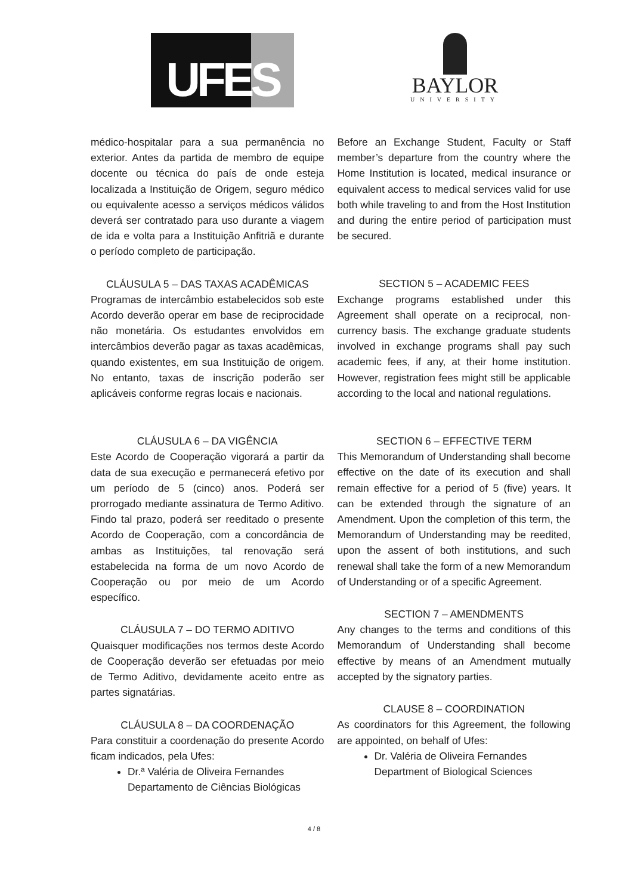UFES
BAYLOR
UNIVERSITY
médico-hospitalar para a sua permanência no exterior. Antes da partida de membro de equipe docente ou técnica do país de onde esteja localizada a Instituição de Origem, seguro médico ou equivalente acesso a serviços médicos válidos deverá ser contratado para uso durante a viagem de ida e volta para a Instituição Anfitriã e durante o período completo de participação.
CLÁUSULA 5 – DAS TAXAS ACADÊMICAS
Programas de intercâmbio estabelecidos sob este Acordo deverão operar em base de reciprocidade não monetária. Os estudantes envolvidos em intercâmbios deverão pagar as taxas acadêmicas, quando existentes, em sua Instituição de origem. No entanto, taxas de inscrição poderão ser aplicáveis conforme regras locais e nacionais.
CLÁUSULA 6 – DA VIGÊNCIA
Este Acordo de Cooperação vigorará a partir da data de sua execução e permanecerá efetivo por um período de 5 (cinco) anos. Poderá ser prorrogado mediante assinatura de Termo Aditivo. Findo tal prazo, poderá ser reeditado o presente Acordo de Cooperação, com a concordância de ambas as Instituições, tal renovação será estabelecida na forma de um novo Acordo de Cooperação ou por meio de um Acordo específico.
CLÁUSULA 7 – DO TERMO ADITIVO
Quaisquer modificações nos termos deste Acordo de Cooperação deverão ser efetuadas por meio de Termo Aditivo, devidamente aceito entre as partes signatárias.
CLÁUSULA 8 – DA COORDENAÇÃO
Para constituir a coordenação do presente Acordo ficam indicados, pela Ufes:
Dr.ª Valéria de Oliveira Fernandes
Departamento de Ciências Biológicas
Before an Exchange Student, Faculty or Staff member’s departure from the country where the Home Institution is located, medical insurance or equivalent access to medical services valid for use both while traveling to and from the Host Institution and during the entire period of participation must be secured.
SECTION 5 – ACADEMIC FEES
Exchange programs established under this Agreement shall operate on a reciprocal, non-currency basis. The exchange graduate students involved in exchange programs shall pay such academic fees, if any, at their home institution. However, registration fees might still be applicable according to the local and national regulations.
SECTION 6 – EFFECTIVE TERM
This Memorandum of Understanding shall become effective on the date of its execution and shall remain effective for a period of 5 (five) years. It can be extended through the signature of an Amendment. Upon the completion of this term, the Memorandum of Understanding may be reedited, upon the assent of both institutions, and such renewal shall take the form of a new Memorandum of Understanding or of a specific Agreement.
SECTION 7 – AMENDMENTS
Any changes to the terms and conditions of this Memorandum of Understanding shall become effective by means of an Amendment mutually accepted by the signatory parties.
CLAUSE 8 – COORDINATION
As coordinators for this Agreement, the following are appointed, on behalf of Ufes:
Dr. Valéria de Oliveira Fernandes
Department of Biological Sciences
4 / 8